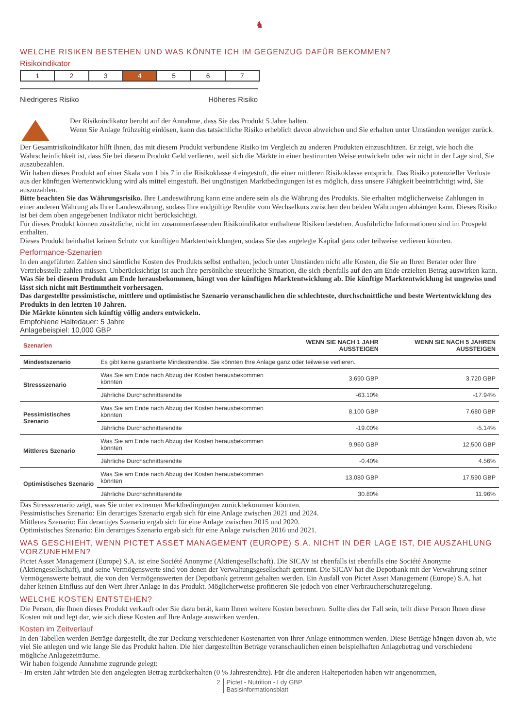♞
WELCHE RISIKEN BESTEHEN UND WAS KÖNNTE ICH IM GEGENZUG DAFÜR BEKOMMEN?
Risikoindikator
1 2 3 4 5 6 7
Niedrigeres Risiko Höheres Risiko
Der Risikoindikator beruht auf der Annahme, dass Sie das Produkt 5 Jahre halten.
Wenn Sie Anlage frühzeitig einlösen, kann das tatsächliche Risiko erheblich davon abweichen und Sie erhalten unter Umständen weniger zurück.
Der Gesamtrisikoindikator hilft Ihnen, das mit diesem Produkt verbundene Risiko im Vergleich zu anderen Produkten einzuschätzen. Er zeigt, wie hoch die Wahrscheinlichkeit ist, dass Sie bei diesem Produkt Geld verlieren, weil sich die Märkte in einer bestimmten Weise entwickeln oder wir nicht in der Lage sind, Sie auszubezahlen.
Wir haben dieses Produkt auf einer Skala von 1 bis 7 in die Risikoklasse 4 eingestuft, die einer mittleren Risikoklasse entspricht. Das Risiko potenzieller Verluste aus der künftigen Wertentwicklung wird als mittel eingestuft. Bei ungünstigen Marktbedingungen ist es möglich, dass unsere Fähigkeit beeinträchtigt wird, Sie auszuzahlen.
Bitte beachten Sie das Währungsrisiko. Ihre Landeswährung kann eine andere sein als die Währung des Produkts. Sie erhalten möglicherweise Zahlungen in einer anderen Währung als Ihrer Landeswährung, sodass Ihre endgültige Rendite vom Wechselkurs zwischen den beiden Währungen abhängen kann. Dieses Risiko ist bei dem oben angegebenen Indikator nicht berücksichtigt.
Für dieses Produkt können zusätzliche, nicht im zusammenfassenden Risikoindikator enthaltene Risiken bestehen. Ausführliche Informationen sind im Prospekt enthalten.
Dieses Produkt beinhaltet keinen Schutz vor künftigen Marktentwicklungen, sodass Sie das angelegte Kapital ganz oder teilweise verlieren könnten.
Performance-Szenarien
In den angeführten Zahlen sind sämtliche Kosten des Produkts selbst enthalten, jedoch unter Umständen nicht alle Kosten, die Sie an Ihren Berater oder Ihre Vertriebsstelle zahlen müssen. Unberücksichtigt ist auch Ihre persönliche steuerliche Situation, die sich ebenfalls auf den am Ende erzielten Betrag auswirken kann.
Was Sie bei diesem Produkt am Ende herausbekommen, hängt von der künftigen Marktentwicklung ab. Die künftige Marktentwicklung ist ungewiss und lässt sich nicht mit Bestimmtheit vorhersagen.
Das dargestellte pessimistische, mittlere und optimistische Szenario veranschaulichen die schlechteste, durchschnittliche und beste Wertentwicklung des Produkts in den letzten 10 Jahren.
Die Märkte könnten sich künftig völlig anders entwickeln.
Empfohlene Haltedauer: 5 Jahre
Anlagebeispiel: 10,000 GBP
| Szenarien | | WENN SIE NACH 1 JAHR AUSSTEIGEN | WENN SIE NACH 5 JAHREN AUSSTEIGEN |
| --- | --- | --- | --- |
| Mindestszenario | Es gibt keine garantierte Mindestrendite. Sie könnten Ihre Anlage ganz oder teilweise verlieren. | | |
| Stressszenario | Was Sie am Ende nach Abzug der Kosten herausbekommen könnten | 3,690 GBP | 3,720 GBP |
| | Jährliche Durchschnittsrendite | -63.10% | -17.94% |
| Pessimistisches Szenario | Was Sie am Ende nach Abzug der Kosten herausbekommen könnten | 8,100 GBP | 7,680 GBP |
| | Jährliche Durchschnittsrendite | -19.00% | -5.14% |
| Mittleres Szenario | Was Sie am Ende nach Abzug der Kosten herausbekommen könnten | 9,960 GBP | 12,500 GBP |
| | Jährliche Durchschnittsrendite | -0.40% | 4.56% |
| Optimistisches Szenario | Was Sie am Ende nach Abzug der Kosten herausbekommen könnten | 13,080 GBP | 17,590 GBP |
| | Jährliche Durchschnittsrendite | 30.80% | 11.96% |
Das Stressszenario zeigt, was Sie unter extremen Marktbedingungen zurückbekommen könnten.
Pessimistisches Szenario: Ein derartiges Szenario ergab sich für eine Anlage zwischen 2021 und 2024.
Mittleres Szenario: Ein derartiges Szenario ergab sich für eine Anlage zwischen 2015 und 2020.
Optimistisches Szenario: Ein derartiges Szenario ergab sich für eine Anlage zwischen 2016 und 2021.
WAS GESCHIEHT, WENN PICTET ASSET MANAGEMENT (EUROPE) S.A. NICHT IN DER LAGE IST, DIE AUSZAHLUNG VORZUNEHMEN?
Pictet Asset Management (Europe) S.A. ist eine Société Anonyme (Aktiengesellschaft). Die SICAV ist ebenfalls ist ebenfalls eine Société Anonyme (Aktiengesellschaft), und seine Vermögenswerte sind von denen der Verwaltungsgesellschaft getrennt. Die SICAV hat die Depotbank mit der Verwahrung seiner Vermögenswerte betraut, die von den Vermögenswerten der Depotbank getrennt gehalten werden. Ein Ausfall von Pictet Asset Management (Europe) S.A. hat daher keinen Einfluss auf den Wert Ihrer Anlage in das Produkt. Möglicherweise profitieren Sie jedoch von einer Verbraucherschutzregelung.
WELCHE KOSTEN ENTSTEHEN?
Die Person, die Ihnen dieses Produkt verkauft oder Sie dazu berät, kann Ihnen weitere Kosten berechnen. Sollte dies der Fall sein, teilt diese Person Ihnen diese Kosten mit und legt dar, wie sich diese Kosten auf Ihre Anlage auswirken werden.
Kosten im Zeitverlauf
In den Tabellen werden Beträge dargestellt, die zur Deckung verschiedener Kostenarten von Ihrer Anlage entnommen werden. Diese Beträge hängen davon ab, wie viel Sie anlegen und wie lange Sie das Produkt halten. Die hier dargestellten Beträge veranschaulichen einen beispielhaften Anlagebetrag und verschiedene mögliche Anlagezeiträume.
Wir haben folgende Annahme zugrunde gelegt:
- Im ersten Jahr würden Sie den angelegten Betrag zurückerhalten (0 % Jahresrendite). Für die anderen Halteperioden haben wir angenommen,
2 Pictet - Nutrition - I dy GBP
Basisinformationsblatt